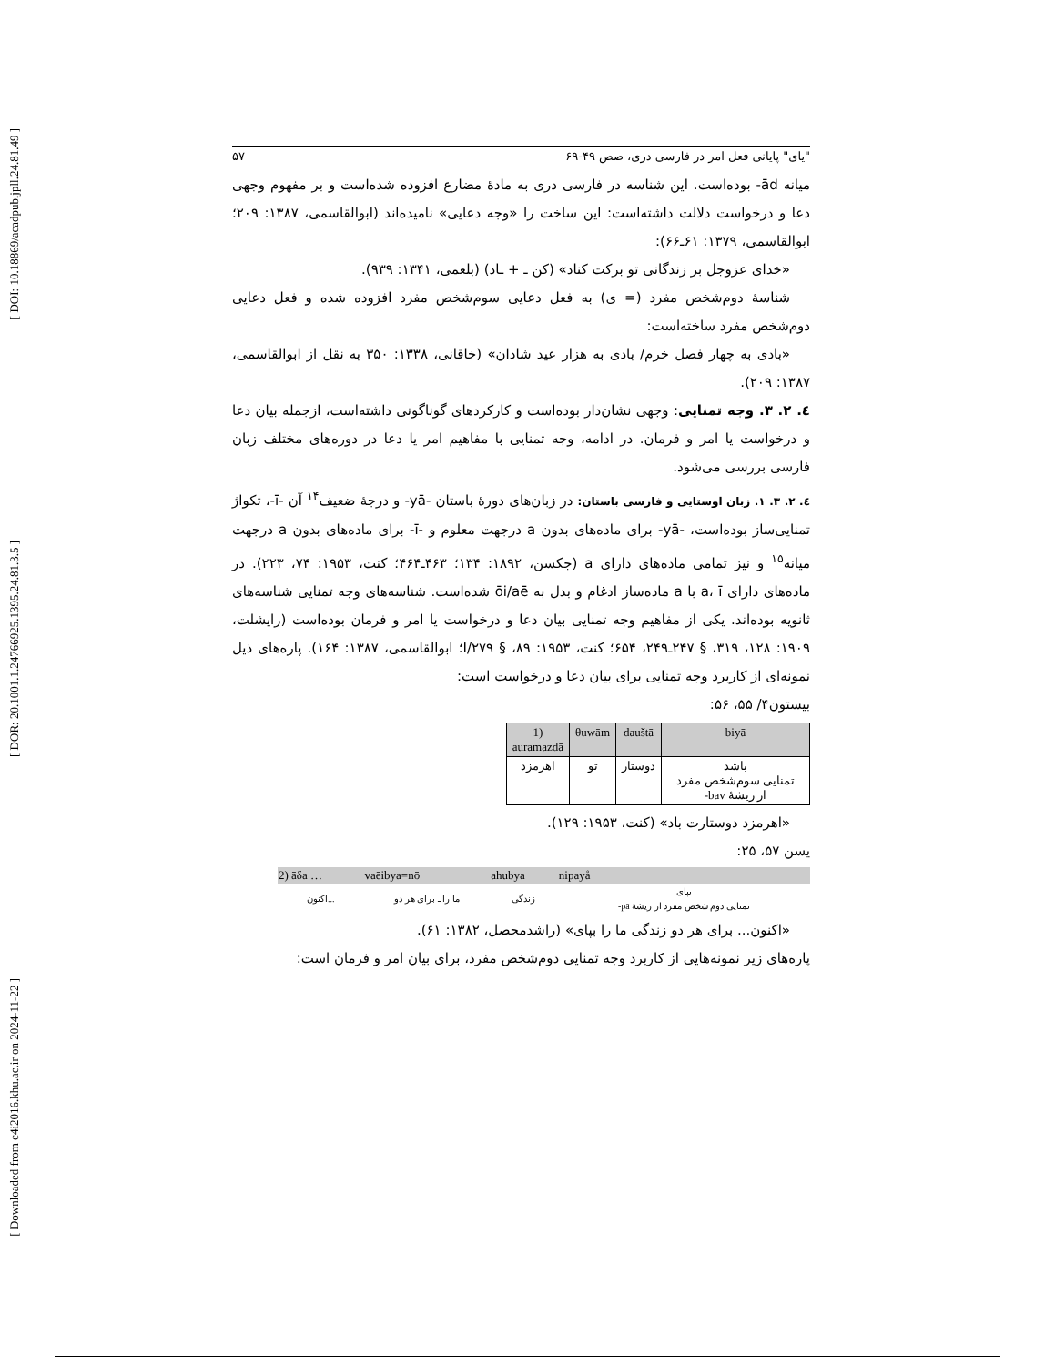[ DOI: 10.18869/acadpub.jpll.24.81.49 ]
[ DOR: 20.1001.1.24766925.1395.24.81.3.5 ]
[ Downloaded from c4i2016.khu.ac.ir on 2024-11-22 ]
"یای" پایانی فعل امر در فارسی دری، صص ۴۹-۶۹ ۵۷
میانه ād- بوده‌است. این شناسه در فارسی دری به مادهٔ مضارع افزوده شده‌است و بر مفهوم وجهی دعا و درخواست دلالت داشته‌است: این ساخت را «وجه دعایی» نامیده‌اند (ابوالقاسمی، ۱۳۸۷: ۲۰۹؛ ابوالقاسمی، ۱۳۷۹: ۶۱ـ۶۶):
«خدای عزوجل بر زندگانی تو برکت کناد» (کن ـ + ـاد) (بلعمی، ۱۳۴۱: ۹۳۹).
شناسهٔ دوم‌شخص مفرد (= ی) به فعل دعایی سوم‌شخص مفرد افزوده شده و فعل دعایی دوم‌شخص مفرد ساخته‌است:
«بادی به چهار فصل خرم/ بادی به هزار عید شادان» (خاقانی، ۱۳۳۸: ۳۵۰ به نقل از ابوالقاسمی، ۱۳۸۷: ۲۰۹).
٤. ٢. ٣. وجه تمنایی: وجهی نشان‌دار بوده‌است و کارکردهای گوناگونی داشته‌است، ازجمله بیان دعا و درخواست یا امر و فرمان. در ادامه، وجه تمنایی با مفاهیم امر یا دعا در دوره‌های مختلف زبان فارسی بررسی می‌شود.
٤. ٢. ٣. ١. زبان اوستایی و فارسی باستان: در زبان‌های دورهٔ باستان -yā- و درجهٔ ضعیف<sup>۱۴</sup> آن -ī-، تکواژ تمنایی‌ساز بوده‌است، -yā- برای ماده‌های بدون a درجهت معلوم و -ī- برای ماده‌های بدون a درجهت میانه<sup>۱۵</sup> و نیز تمامی ماده‌های دارای a (جکسن، ۱۸۹۲: ۱۳۴؛ ۴۶۳ـ۴۶۴؛ کنت، ۱۹۵۳: ۷۴، ۲۲۳). در ماده‌های دارای a، ī با a ماده‌ساز ادغام و بدل به ōi/aē شده‌است. شناسه‌های وجه تمنایی شناسه‌های ثانویه بوده‌اند. یکی از مفاهیم وجه تمنایی بیان دعا و درخواست یا امر و فرمان بوده‌است (رایشلت، ۱۹۰۹: ۱۲۸، ۳۱۹، § ۲۴۷ـ۲۴۹، ۶۵۴؛ کنت، ۱۹۵۳: ۸۹، § I/۲۷۹؛ ابوالقاسمی، ۱۳۸۷: ۱۶۴). پاره‌های ذیل نمونه‌ای از کاربرد وجه تمنایی برای بیان دعا و درخواست است:
بیستون۴/ ۵۵، ۵۶:
| 1) auramazdā | θuwām | dauštā | biyā |
| --- | --- | --- | --- |
| اهرمزد | تو | دوستار | باشد تمنایی سوم‌شخص مفرد از ریشهٔ bav- |
«اهرمزد دوستارت باد» (کنت، ۱۹۵۳: ۱۲۹).
یسن ۵۷، ۲۵:
| 2) āδa … | vaēibya=nō | ahubya | nipayå |
| --- | --- | --- | --- |
| ...اکنون | ما را ـ برای هر دو | زندگی | بپای تمنایی دوم شخص مفرد از ریشهٔ pā- |
«اکنون... برای هر دو زندگی ما را بپای» (راشدمحصل، ۱۳۸۲: ۶۱).
پاره‌های زیر نمونه‌هایی از کاربرد وجه تمنایی دوم‌شخص مفرد، برای بیان امر و فرمان است: